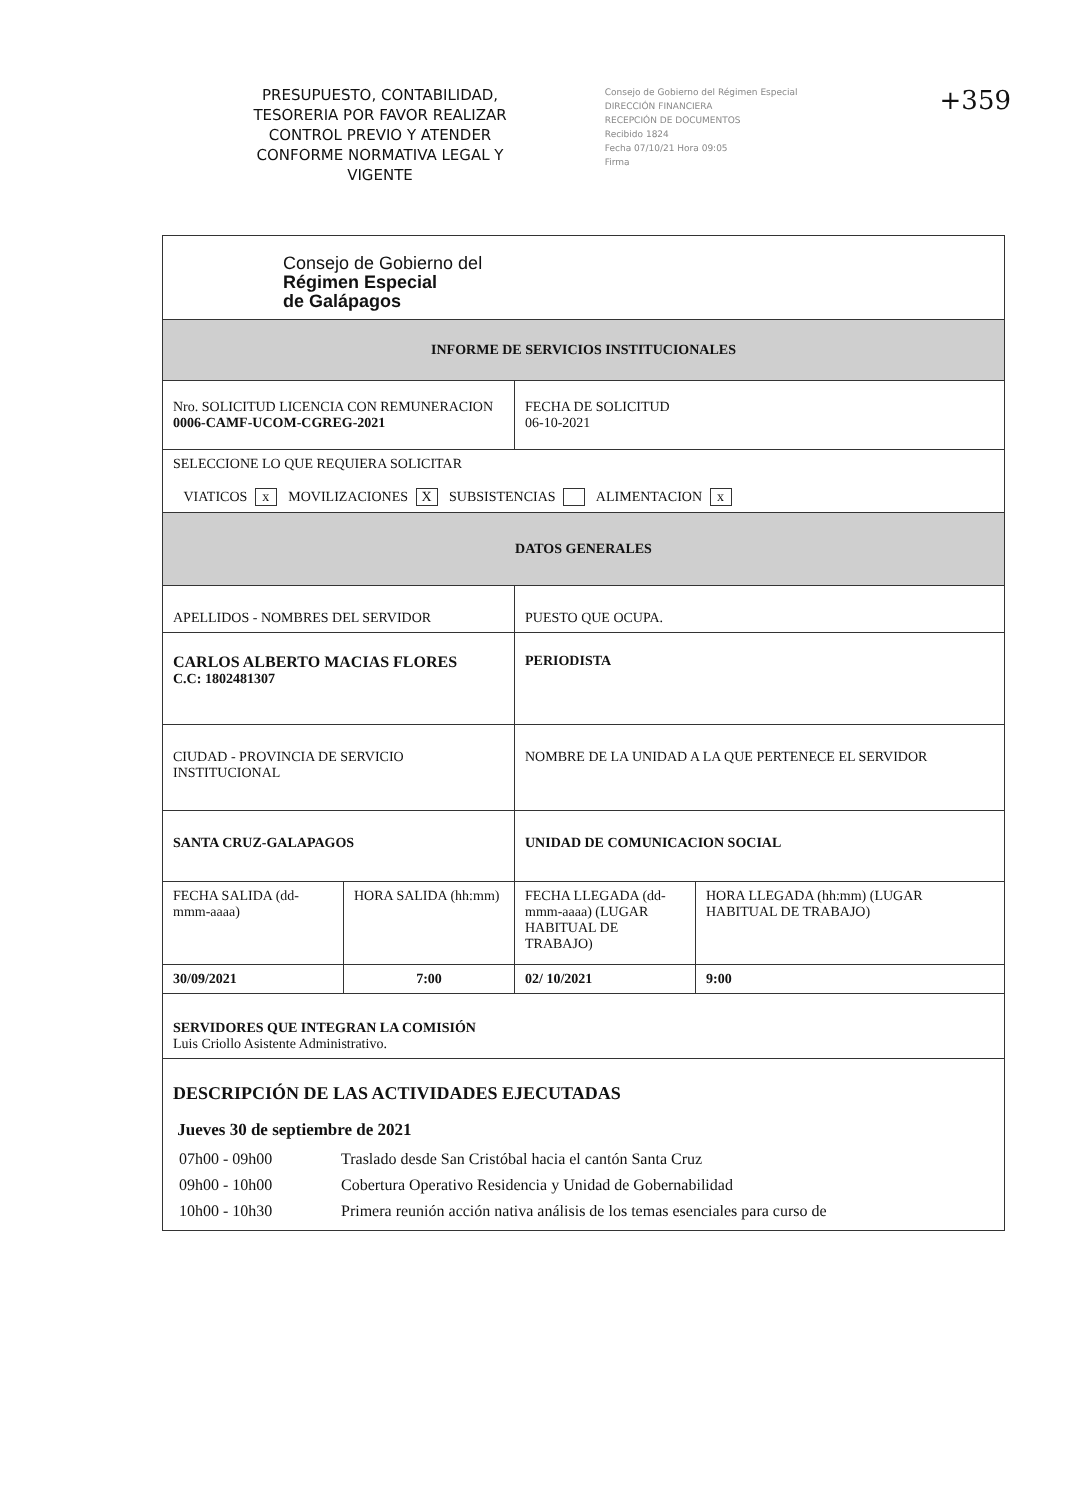PRESUPUESTO, CONTABILIDAD, TESORERIA POR FAVOR REALIZAR CONTROL PREVIO Y ATENDER CONFORME NORMATIVA LEGAL Y VIGENTE
Consejo de Gobierno del Régimen Especial
DIRECCIÓN FINANCIERA
RECEPCIÓN DE DOCUMENTOS
Recibido 1824
Fecha 07/10/21 Hora 09:05
Firma
+359
| Consejo de Gobierno del Régimen Especial de Galápagos | | | |
| INFORME DE SERVICIOS INSTITUCIONALES | | | |
| Nro. SOLICITUD LICENCIA CON REMUNERACION 0006-CAMF-UCOM-CGREG-2021 | | FECHA DE SOLICITUD 06-10-2021 | |
| SELECCIONE LO QUE REQUIERA SOLICITAR VIATICOS x MOVILIZACIONES X SUBSISTENCIAS ALIMENTACION x | | | |
| DATOS GENERALES | | | |
| APELLIDOS - NOMBRES DEL SERVIDOR | | PUESTO QUE OCUPA. | |
| CARLOS ALBERTO MACIAS FLORES C.C: 1802481307 | | PERIODISTA | |
| CIUDAD - PROVINCIA DE SERVICIO INSTITUCIONAL | | NOMBRE DE LA UNIDAD A LA QUE PERTENECE EL SERVIDOR | |
| SANTA CRUZ-GALAPAGOS | | UNIDAD DE COMUNICACION SOCIAL | |
| FECHA SALIDA (dd-mmm-aaaa) | HORA SALIDA (hh:mm) | FECHA LLEGADA (dd-mmm-aaaa) (LUGAR HABITUAL DE TRABAJO) | HORA LLEGADA (hh:mm) (LUGAR HABITUAL DE TRABAJO) |
| 30/09/2021 | 7:00 | 02/ 10/2021 | 9:00 |
| SERVIDORES QUE INTEGRAN LA COMISIÓN Luis Criollo Asistente Administrativo. | | | |
| DESCRIPCIÓN DE LAS ACTIVIDADES EJECUTADAS Jueves 30 de septiembre de 2021 / 07h00 - 09h00 / Traslado desde San Cristóbal hacia el cantón Santa Cruz / / 09h00 - 10h00 / Cobertura Operativo Residencia y Unidad de Gobernabilidad / / 10h00 - 10h30 / Primera reunión acción nativa análisis de los temas esenciales para curso de / | | | |